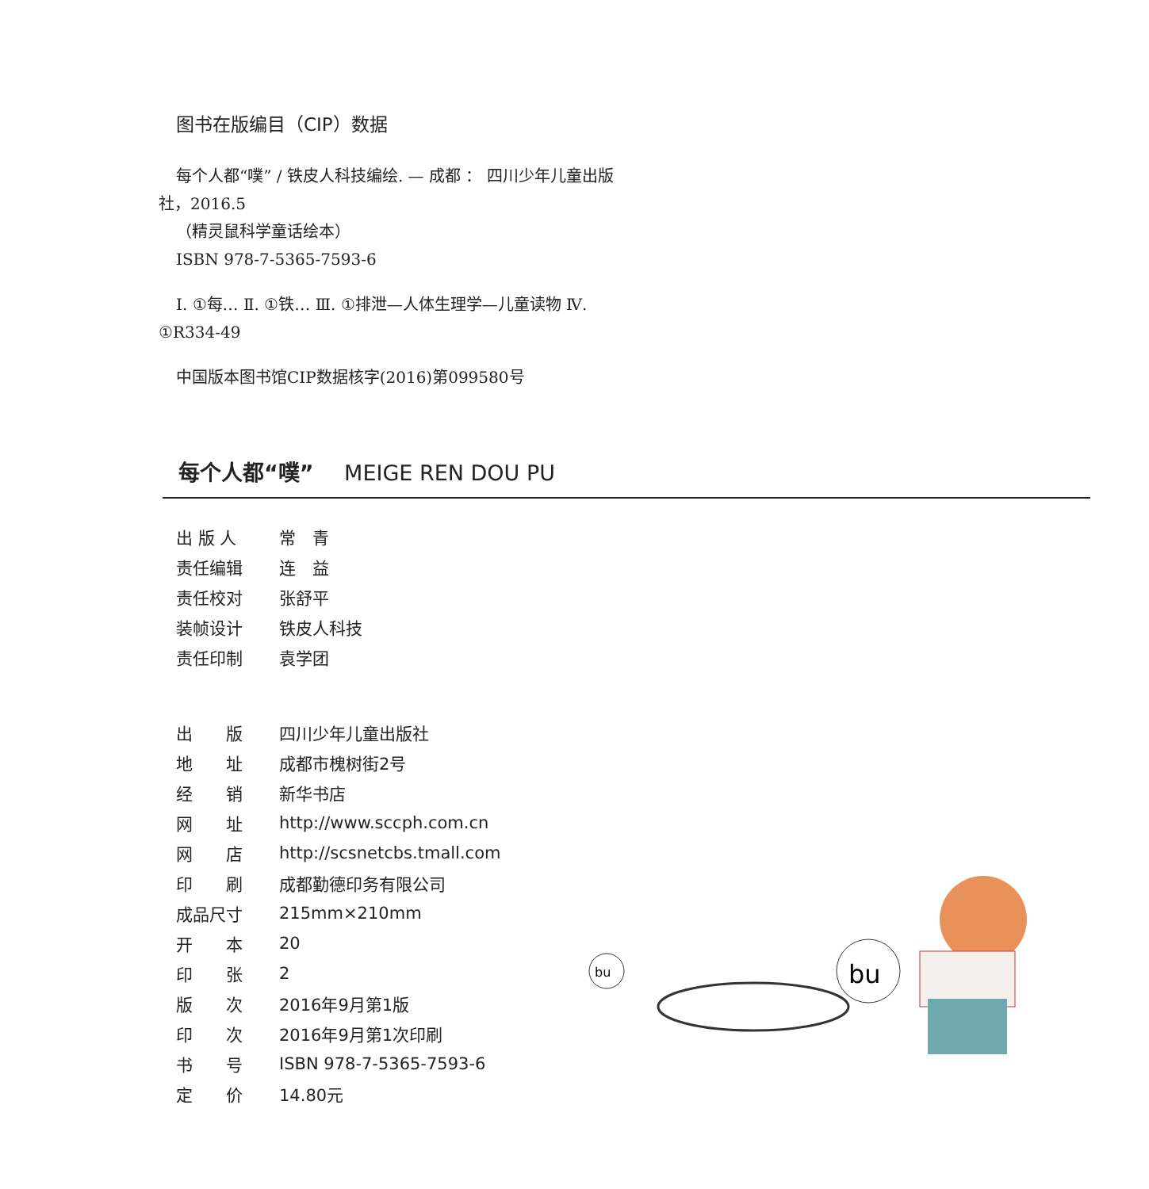图书在版编目（CIP）数据
每个人都“噗” / 铁皮人科技编绘. — 成都 ： 四川少年儿童出版社，2016.5
（精灵鼠科学童话绘本）
ISBN 978-7-5365-7593-6
Ⅰ. ①每… Ⅱ. ①铁… Ⅲ. ①排泄—人体生理学—儿童读物 Ⅳ. ①R334-49
中国版本图书馆CIP数据核字(2016)第099580号
每个人都“噗” MEIGE REN DOU PU
| 出 版 人 | 常 青 |
| 责任编辑 | 连 益 |
| 责任校对 | 张舒平 |
| 装帧设计 | 铁皮人科技 |
| 责任印制 | 袁学团 |
| 出 版 | 四川少年儿童出版社 |
| 地 址 | 成都市槐树街2号 |
| 经 销 | 新华书店 |
| 网 址 | http://www.sccph.com.cn |
| 网 店 | http://scsnetcbs.tmall.com |
| 印 刷 | 成都勤德印务有限公司 |
| 成品尺寸 | 215mm×210mm |
| 开 本 | 20 |
| 印 张 | 2 |
| 版 次 | 2016年9月第1版 |
| 印 次 | 2016年9月第1次印刷 |
| 书 号 | ISBN 978-7-5365-7593-6 |
| 定 价 | 14.80元 |
bu
bu